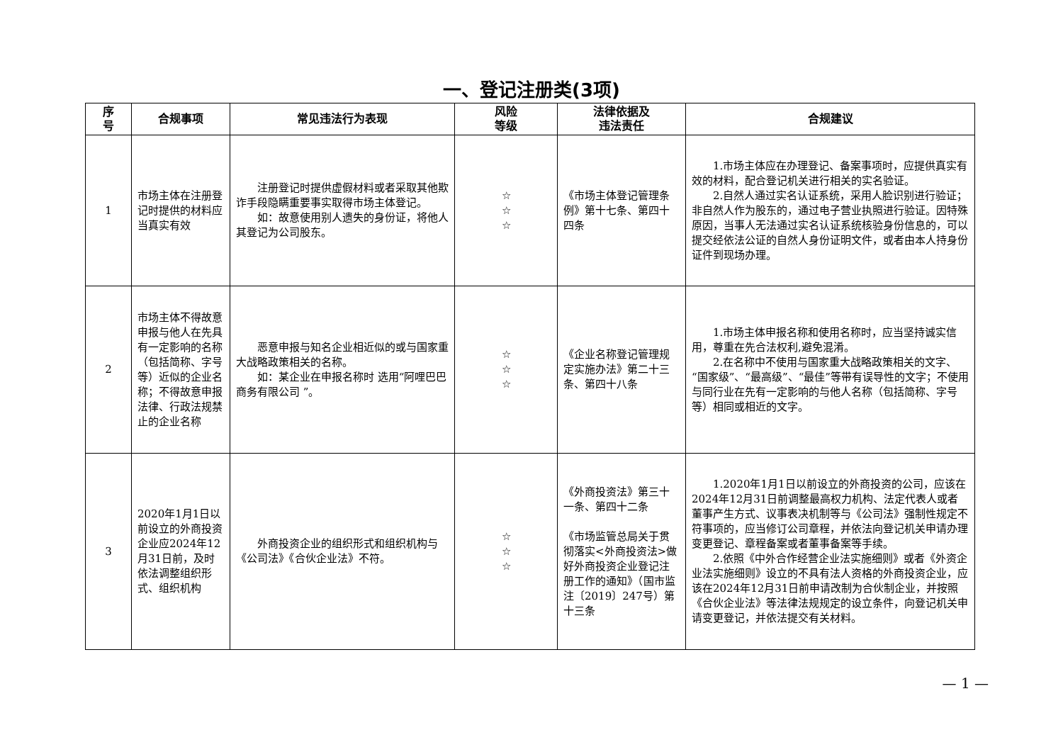一、登记注册类(3项)
| 序 号 | 合规事项 | 常见违法行为表现 | 风险 等级 | 法律依据及 违法责任 | 合规建议 |
| --- | --- | --- | --- | --- | --- |
| 1 | 市场主体在注册登记时提供的材料应当真实有效 | 注册登记时提供虚假材料或者采取其他欺诈手段隐瞒重要事实取得市场主体登记。 如：故意使用别人遗失的身份证，将他人其登记为公司股东。 | ☆ ☆ ☆ | 《市场主体登记管理条例》第十七条、第四十四条 | 1.市场主体应在办理登记、备案事项时，应提供真实有效的材料，配合登记机关进行相关的实名验证。 2.自然人通过实名认证系统，采用人脸识别进行验证；非自然人作为股东的，通过电子营业执照进行验证。因特殊原因，当事人无法通过实名认证系统核验身份信息的，可以提交经依法公证的自然人身份证明文件，或者由本人持身份证件到现场办理。 |
| 2 | 市场主体不得故意申报与他人在先具有一定影响的名称（包括简称、字号等）近似的企业名称；不得故意申报法律、行政法规禁止的企业名称 | 恶意申报与知名企业相近似的或与国家重大战略政策相关的名称。 如：某企业在申报名称时 选用“阿哩巴巴商务有限公司 ”。 | ☆ ☆ ☆ | 《企业名称登记管理规定实施办法》第二十三条、第四十八条 | 1.市场主体申报名称和使用名称时，应当坚持诚实信用，尊重在先合法权利,避免混淆。 2.在名称中不使用与国家重大战略政策相关的文字、“国家级”、“最高级”、“最佳”等带有误导性的文字；不使用与同行业在先有一定影响的与他人名称（包括简称、字号等）相同或相近的文字。 |
| 3 | 2020年1月1日以前设立的外商投资企业应2024年12月31日前，及时依法调整组织形式、组织机构 | 外商投资企业的组织形式和组织机构与《公司法》《合伙企业法》不符。 | ☆ ☆ ☆ | 《外商投资法》第三十一条、第四十二条 《市场监管总局关于贯彻落实<外商投资法>做好外商投资企业登记注册工作的通知》（国市监注〔2019〕247号）第十三条 | 1.2020年1月1日以前设立的外商投资的公司，应该在2024年12月31日前调整最高权力机构、法定代表人或者董事产生方式、议事表决机制等与《公司法》强制性规定不符事项的，应当修订公司章程，并依法向登记机关申请办理变更登记、章程备案或者董事备案等手续。 2.依照《中外合作经营企业法实施细则》或者《外资企业法实施细则》设立的不具有法人资格的外商投资企业，应该在2024年12月31日前申请改制为合伙制企业，并按照《合伙企业法》等法律法规规定的设立条件，向登记机关申请变更登记，并依法提交有关材料。 |
— 1 —